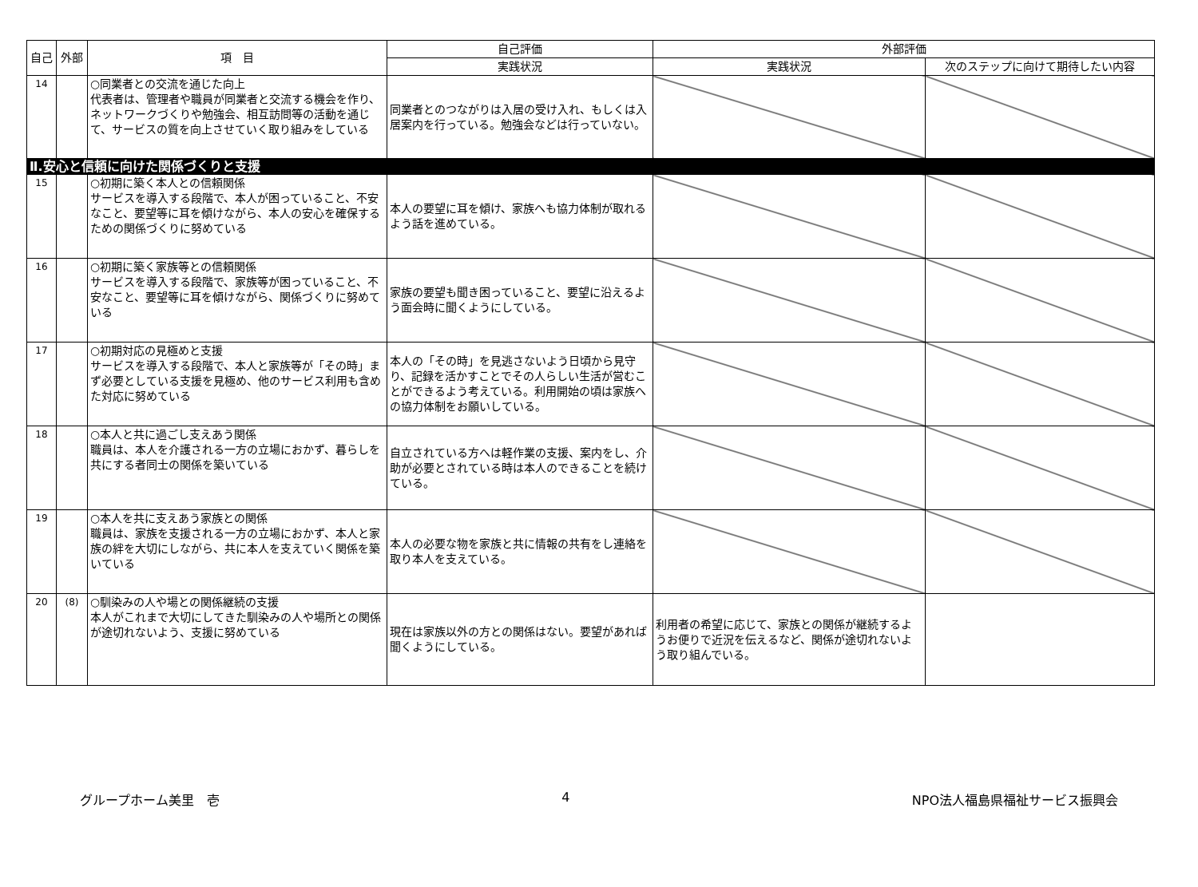| 自己 | 外部 | 項 目 | 自己評価 | 外部評価 | |
| --- | --- | --- | --- | --- | --- |
| | | | 実践状況 | 実践状況 | 次のステップに向けて期待したい内容 |
| 14 | | ○同業者との交流を通じた向上 代表者は、管理者や職員が同業者と交流する機会を作り、ネットワークづくりや勉強会、相互訪問等の活動を通じて、サービスの質を向上させていく取り組みをしている | 同業者とのつながりは入居の受け入れ、もしくは入居案内を行っている。勉強会などは行っていない。 | | |
| Ⅱ.安心と信頼に向けた関係づくりと支援 | | | | | |
| 15 | | ○初期に築く本人との信頼関係 サービスを導入する段階で、本人が困っていること、不安なこと、要望等に耳を傾けながら、本人の安心を確保するための関係づくりに努めている | 本人の要望に耳を傾け、家族へも協力体制が取れるよう話を進めている。 | | |
| 16 | | ○初期に築く家族等との信頼関係 サービスを導入する段階で、家族等が困っていること、不安なこと、要望等に耳を傾けながら、関係づくりに努めている | 家族の要望も聞き困っていること、要望に沿えるよう面会時に聞くようにしている。 | | |
| 17 | | ○初期対応の見極めと支援 サービスを導入する段階で、本人と家族等が「その時」まず必要としている支援を見極め、他のサービス利用も含めた対応に努めている | 本人の「その時」を見逃さないよう日頃から見守り、記録を活かすことでその人らしい生活が営むことができるよう考えている。利用開始の頃は家族への協力体制をお願いしている。 | | |
| 18 | | ○本人と共に過ごし支えあう関係 職員は、本人を介護される一方の立場におかず、暮らしを共にする者同士の関係を築いている | 自立されている方へは軽作業の支援、案内をし、介助が必要とされている時は本人のできることを続けている。 | | |
| 19 | | ○本人を共に支えあう家族との関係 職員は、家族を支援される一方の立場におかず、本人と家族の絆を大切にしながら、共に本人を支えていく関係を築いている | 本人の必要な物を家族と共に情報の共有をし連絡を取り本人を支えている。 | | |
| 20 | (8) | ○馴染みの人や場との関係継続の支援 本人がこれまで大切にしてきた馴染みの人や場所との関係が途切れないよう、支援に努めている | 現在は家族以外の方との関係はない。要望があれば聞くようにしている。 | 利用者の希望に応じて、家族との関係が継続するようお便りで近況を伝えるなど、関係が途切れないよう取り組んでいる。 | |
グループホーム美里　壱 4 NPO法人福島県福祉サービス振興会